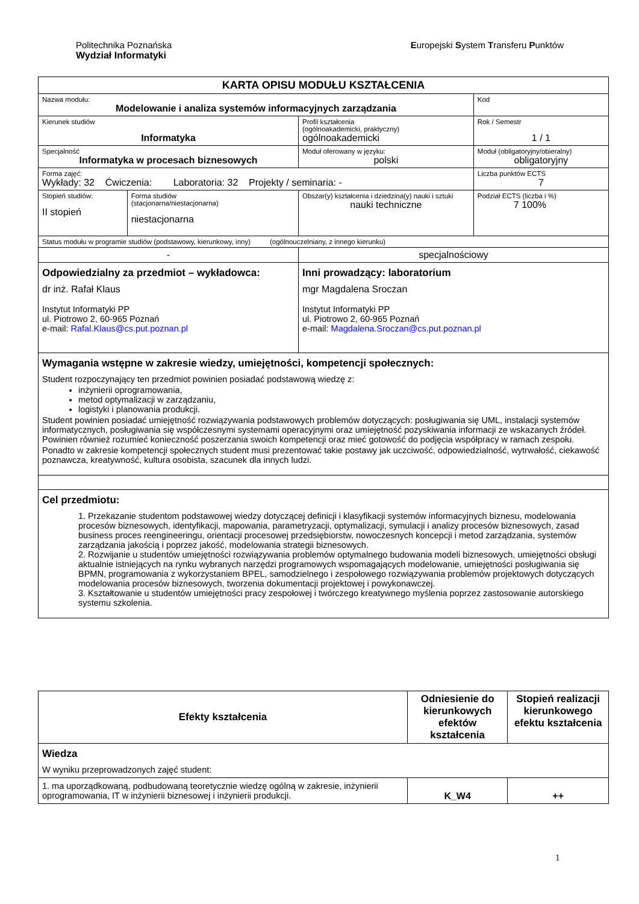Politechnika Poznańska
Wydział Informatyki
Europejski System Transferu Punktów
| KARTA OPISU MODUŁU KSZTAŁCENIA | | | | |
| Nazwa modułu: Modelowanie i analiza systemów informacyjnych zarządzania | | | | Kod |
| Kierunek studiów Informatyka | | | Profil kształcenia (ogólnoakademicki, praktyczny) ogólnoakademicki | Rok / Semestr 1 / 1 |
| Specjalność Informatyka w procesach biznesowych | | | Moduł oferowany w języku: polski | Moduł (obligatoryjny/obieralny) obligatoryjny |
| Forma zajęć: Wykłady: 32 Ćwiczenia: Laboratoria: 32 Projekty / seminaria: - | | | | Liczba punktów ECTS 7 |
| Stopień studiów: II stopień | Forma studiów (stacjonarna/niestacjonarna) niestacjonarna | Obszar(y) kształcenia i dziedzina(y) nauki i sztuki nauki techniczne | | Podział ECTS (liczba i %) 7 100% |
| Status modułu w programie studiów (podstawowy, kierunkowy, inny) (ogólnouczelniany, z innego kierunku) | | | | |
| - | | | specjalnościowy | |
| Odpowiedzialny za przedmiot – wykładowca: dr inż. Rafał Klaus Instytut Informatyki PP ul. Piotrowo 2, 60-965 Poznań e-mail: Rafal.Klaus@cs.put.poznan.pl | | | Inni prowadzący: laboratorium mgr Magdalena Sroczan Instytut Informatyki PP ul. Piotrowo 2, 60-965 Poznań e-mail: Magdalena.Sroczan@cs.put.poznan.pl | |
| Wymagania wstępne w zakresie wiedzy, umiejętności, kompetencji społecznych: Student rozpoczynający ten przedmiot powinien posiadać podstawową wiedzę z: inżynierii oprogramowania, metod optymalizacji w zarządzaniu, logistyki i planowania produkcji. Student powinien posiadać umiejętność rozwiązywania podstawowych problemów dotyczących: posługiwania się UML, instalacji systemów informatycznych, posługiwania się współczesnymi systemami operacyjnymi oraz umiejętność pozyskiwania informacji ze wskazanych źródeł. Powinien również rozumieć konieczność poszerzania swoich kompetencji oraz mieć gotowość do podjęcia współpracy w ramach zespołu. Ponadto w zakresie kompetencji społecznych student musi prezentować takie postawy jak uczciwość, odpowiedzialność, wytrwałość, ciekawość poznawcza, kreatywność, kultura osobista, szacunek dla innych ludzi. | | | | |
| Cel przedmiotu: 1. Przekazanie studentom podstawowej wiedzy dotyczącej definicji i klasyfikacji systemów informacyjnych biznesu, modelowania procesów biznesowych, identyfikacji, mapowania, parametryzacji, optymalizacji, symulacji i analizy procesów biznesowych, zasad business proces reengineeringu, orientacji procesowej przedsiębiorstw, nowoczesnych koncepcji i metod zarządzania, systemów zarządzania jakością i poprzez jakość, modelowania strategii biznesowych. 2. Rozwijanie u studentów umiejętności rozwiązywania problemów optymalnego budowania modeli biznesowych, umiejętności obsługi aktualnie istniejących na rynku wybranych narzędzi programowych wspomagających modelowanie, umiejętności posługiwania się BPMN, programowania z wykorzystaniem BPEL, samodzielnego i zespołowego rozwiązywania problemów projektowych dotyczących modelowania procesów biznesowych, tworzenia dokumentacji projektowej i powykonawczej. 3. Kształtowanie u studentów umiejętności pracy zespołowej i twórczego kreatywnego myślenia poprzez zastosowanie autorskiego systemu szkolenia. | | | | |
| Efekty kształcenia | Odniesienie do kierunkowych efektów kształcenia | Stopień realizacji kierunkowego efektu kształcenia |
| --- | --- | --- |
| Wiedza W wyniku przeprowadzonych zajęć student: | | |
| 1. ma uporządkowaną, podbudowaną teoretycznie wiedzę ogólną w zakresie, inżynierii oprogramowania, IT w inżynierii biznesowej i inżynierii produkcji. | K_W4 | ++ |
1